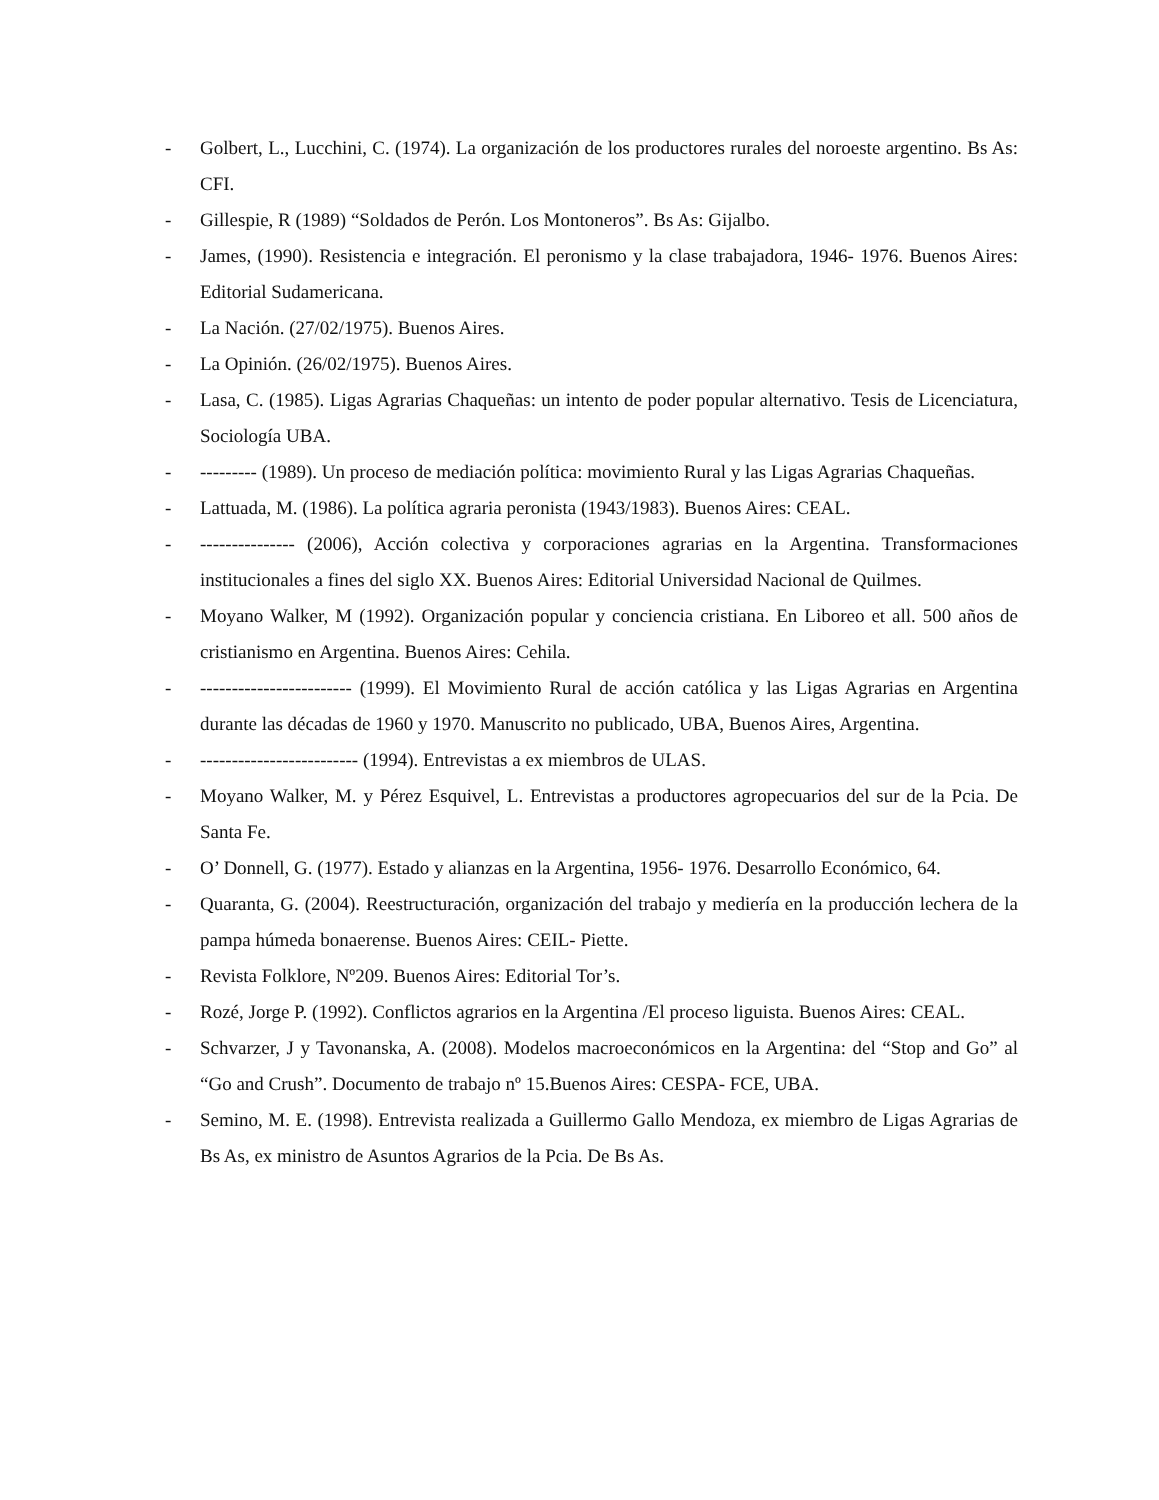- Golbert, L., Lucchini, C. (1974). La organización de los productores rurales del noroeste argentino. Bs As: CFI.
- Gillespie, R (1989) “Soldados de Perón. Los Montoneros”. Bs As: Gijalbo.
- James, (1990). Resistencia e integración. El peronismo y la clase trabajadora, 1946- 1976. Buenos Aires: Editorial Sudamericana.
- La Nación. (27/02/1975). Buenos Aires.
- La Opinión. (26/02/1975). Buenos Aires.
- Lasa, C. (1985). Ligas Agrarias Chaqueñas: un intento de poder popular alternativo. Tesis de Licenciatura, Sociología UBA.
- --------- (1989). Un proceso de mediación política: movimiento Rural y las Ligas Agrarias Chaqueñas.
- Lattuada, M. (1986). La política agraria peronista (1943/1983). Buenos Aires: CEAL.
- --------------- (2006), Acción colectiva y corporaciones agrarias en la Argentina. Transformaciones institucionales a fines del siglo XX. Buenos Aires: Editorial Universidad Nacional de Quilmes.
- Moyano Walker, M (1992). Organización popular y conciencia cristiana. En Liboreo et all. 500 años de cristianismo en Argentina. Buenos Aires: Cehila.
- ------------------------ (1999). El Movimiento Rural de acción católica y las Ligas Agrarias en Argentina durante las décadas de 1960 y 1970. Manuscrito no publicado, UBA, Buenos Aires, Argentina.
- ------------------------- (1994). Entrevistas a ex miembros de ULAS.
- Moyano Walker, M. y Pérez Esquivel, L. Entrevistas a productores agropecuarios del sur de la Pcia. De Santa Fe.
- O’ Donnell, G. (1977). Estado y alianzas en la Argentina, 1956- 1976. Desarrollo Económico, 64.
- Quaranta, G. (2004). Reestructuración, organización del trabajo y mediería en la producción lechera de la pampa húmeda bonaerense. Buenos Aires: CEIL- Piette.
- Revista Folklore, Nº209. Buenos Aires: Editorial Tor’s.
- Rozé, Jorge P. (1992). Conflictos agrarios en la Argentina /El proceso liguista. Buenos Aires: CEAL.
- Schvarzer, J y Tavonanska, A. (2008). Modelos macroeconómicos en la Argentina: del “Stop and Go” al “Go and Crush”. Documento de trabajo nº 15.Buenos Aires: CESPA- FCE, UBA.
- Semino, M. E. (1998). Entrevista realizada a Guillermo Gallo Mendoza, ex miembro de Ligas Agrarias de Bs As, ex ministro de Asuntos Agrarios de la Pcia. De Bs As.